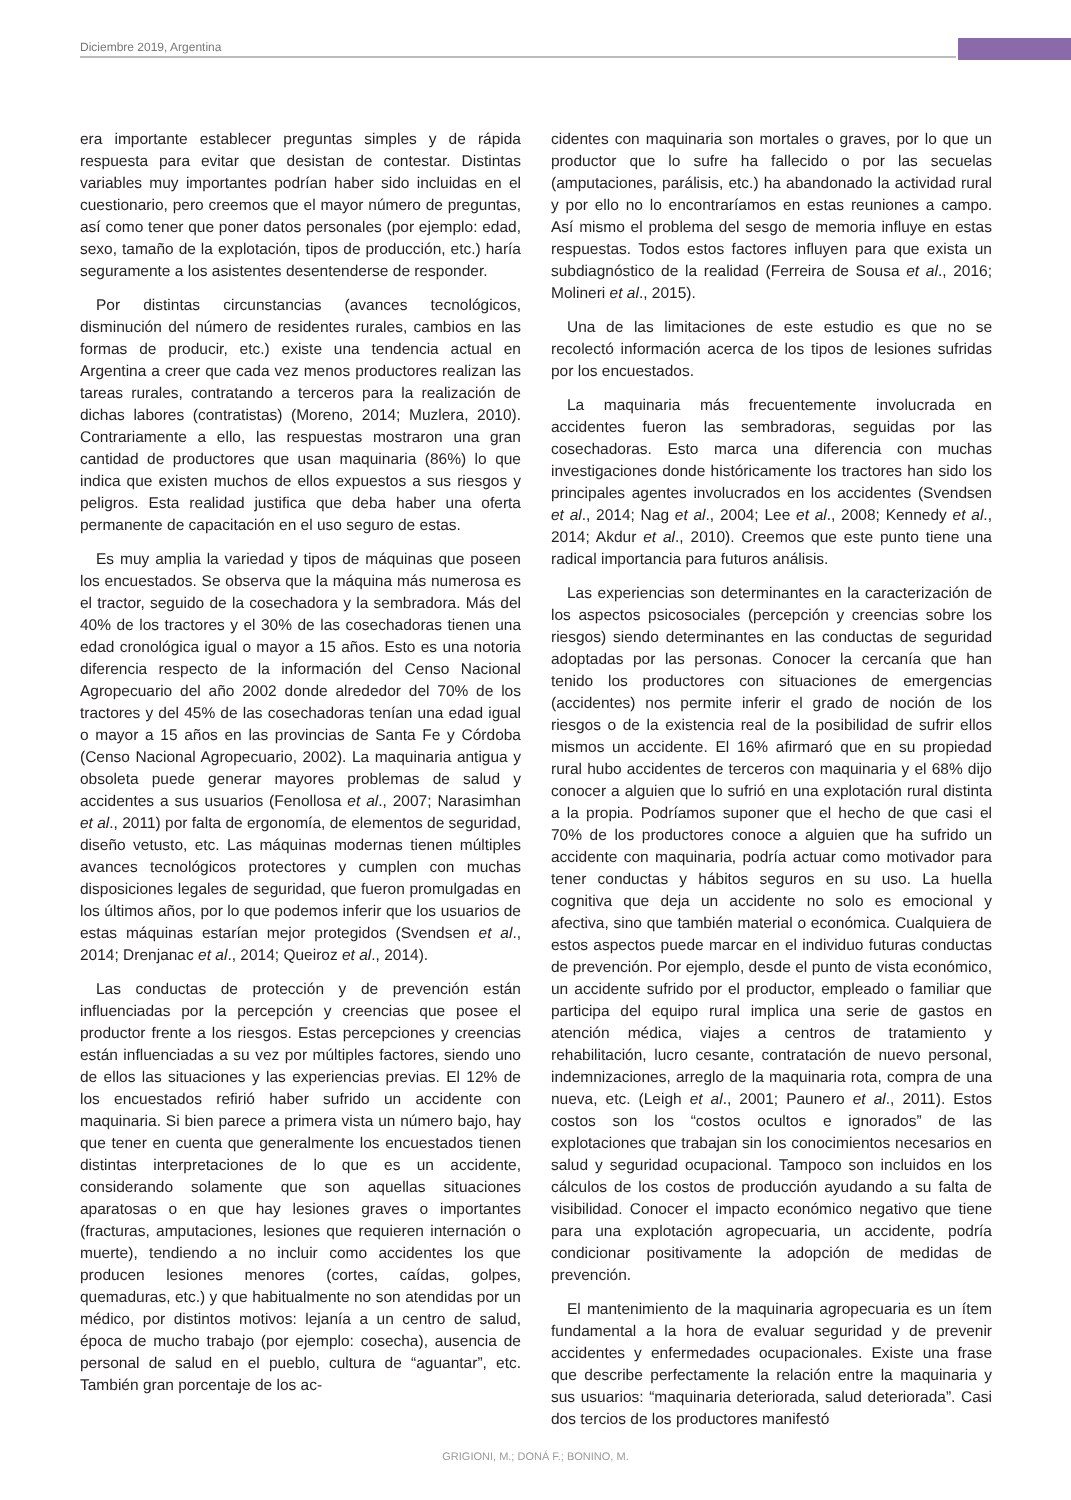Diciembre 2019, Argentina
era importante establecer preguntas simples y de rápida respuesta para evitar que desistan de contestar. Distintas variables muy importantes podrían haber sido incluidas en el cuestionario, pero creemos que el mayor número de preguntas, así como tener que poner datos personales (por ejemplo: edad, sexo, tamaño de la explotación, tipos de producción, etc.) haría seguramente a los asistentes desentenderse de responder.
Por distintas circunstancias (avances tecnológicos, disminución del número de residentes rurales, cambios en las formas de producir, etc.) existe una tendencia actual en Argentina a creer que cada vez menos productores realizan las tareas rurales, contratando a terceros para la realización de dichas labores (contratistas) (Moreno, 2014; Muzlera, 2010). Contrariamente a ello, las respuestas mostraron una gran cantidad de productores que usan maquinaria (86%) lo que indica que existen muchos de ellos expuestos a sus riesgos y peligros. Esta realidad justifica que deba haber una oferta permanente de capacitación en el uso seguro de estas.
Es muy amplia la variedad y tipos de máquinas que poseen los encuestados. Se observa que la máquina más numerosa es el tractor, seguido de la cosechadora y la sembradora. Más del 40% de los tractores y el 30% de las cosechadoras tienen una edad cronológica igual o mayor a 15 años. Esto es una notoria diferencia respecto de la información del Censo Nacional Agropecuario del año 2002 donde alrededor del 70% de los tractores y del 45% de las cosechadoras tenían una edad igual o mayor a 15 años en las provincias de Santa Fe y Córdoba (Censo Nacional Agropecuario, 2002). La maquinaria antigua y obsoleta puede generar mayores problemas de salud y accidentes a sus usuarios (Fenollosa et al., 2007; Narasimhan et al., 2011) por falta de ergonomía, de elementos de seguridad, diseño vetusto, etc. Las máquinas modernas tienen múltiples avances tecnológicos protectores y cumplen con muchas disposiciones legales de seguridad, que fueron promulgadas en los últimos años, por lo que podemos inferir que los usuarios de estas máquinas estarían mejor protegidos (Svendsen et al., 2014; Drenjanac et al., 2014; Queiroz et al., 2014).
Las conductas de protección y de prevención están influenciadas por la percepción y creencias que posee el productor frente a los riesgos. Estas percepciones y creencias están influenciadas a su vez por múltiples factores, siendo uno de ellos las situaciones y las experiencias previas. El 12% de los encuestados refirió haber sufrido un accidente con maquinaria. Si bien parece a primera vista un número bajo, hay que tener en cuenta que generalmente los encuestados tienen distintas interpretaciones de lo que es un accidente, considerando solamente que son aquellas situaciones aparatosas o en que hay lesiones graves o importantes (fracturas, amputaciones, lesiones que requieren internación o muerte), tendiendo a no incluir como accidentes los que producen lesiones menores (cortes, caídas, golpes, quemaduras, etc.) y que habitualmente no son atendidas por un médico, por distintos motivos: lejanía a un centro de salud, época de mucho trabajo (por ejemplo: cosecha), ausencia de personal de salud en el pueblo, cultura de “aguantar”, etc. También gran porcentaje de los ac-
cidentes con maquinaria son mortales o graves, por lo que un productor que lo sufre ha fallecido o por las secuelas (amputaciones, parálisis, etc.) ha abandonado la actividad rural y por ello no lo encontraríamos en estas reuniones a campo. Así mismo el problema del sesgo de memoria influye en estas respuestas. Todos estos factores influyen para que exista un subdiagnóstico de la realidad (Ferreira de Sousa et al., 2016; Molineri et al., 2015).
Una de las limitaciones de este estudio es que no se recolectó información acerca de los tipos de lesiones sufridas por los encuestados.
La maquinaria más frecuentemente involucrada en accidentes fueron las sembradoras, seguidas por las cosechadoras. Esto marca una diferencia con muchas investigaciones donde históricamente los tractores han sido los principales agentes involucrados en los accidentes (Svendsen et al., 2014; Nag et al., 2004; Lee et al., 2008; Kennedy et al., 2014; Akdur et al., 2010). Creemos que este punto tiene una radical importancia para futuros análisis.
Las experiencias son determinantes en la caracterización de los aspectos psicosociales (percepción y creencias sobre los riesgos) siendo determinantes en las conductas de seguridad adoptadas por las personas. Conocer la cercanía que han tenido los productores con situaciones de emergencias (accidentes) nos permite inferir el grado de noción de los riesgos o de la existencia real de la posibilidad de sufrir ellos mismos un accidente. El 16% afirmaró que en su propiedad rural hubo accidentes de terceros con maquinaria y el 68% dijo conocer a alguien que lo sufrió en una explotación rural distinta a la propia. Podríamos suponer que el hecho de que casi el 70% de los productores conoce a alguien que ha sufrido un accidente con maquinaria, podría actuar como motivador para tener conductas y hábitos seguros en su uso. La huella cognitiva que deja un accidente no solo es emocional y afectiva, sino que también material o económica. Cualquiera de estos aspectos puede marcar en el individuo futuras conductas de prevención. Por ejemplo, desde el punto de vista económico, un accidente sufrido por el productor, empleado o familiar que participa del equipo rural implica una serie de gastos en atención médica, viajes a centros de tratamiento y rehabilitación, lucro cesante, contratación de nuevo personal, indemnizaciones, arreglo de la maquinaria rota, compra de una nueva, etc. (Leigh et al., 2001; Paunero et al., 2011). Estos costos son los “costos ocultos e ignorados” de las explotaciones que trabajan sin los conocimientos necesarios en salud y seguridad ocupacional. Tampoco son incluidos en los cálculos de los costos de producción ayudando a su falta de visibilidad. Conocer el impacto económico negativo que tiene para una explotación agropecuaria, un accidente, podría condicionar positivamente la adopción de medidas de prevención.
El mantenimiento de la maquinaria agropecuaria es un ítem fundamental a la hora de evaluar seguridad y de prevenir accidentes y enfermedades ocupacionales. Existe una frase que describe perfectamente la relación entre la maquinaria y sus usuarios: “maquinaria deteriorada, salud deteriorada”. Casi dos tercios de los productores manifestó
GRIGIONI, M.; DONÁ F.; BONINO, M.